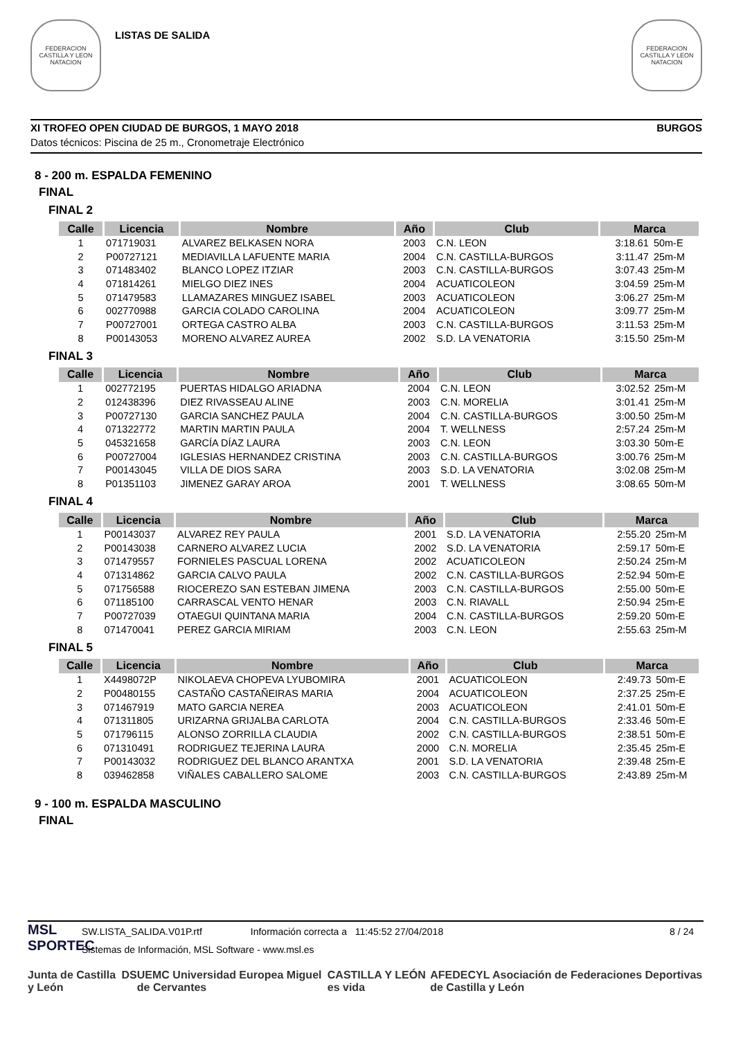FEDERACION CASTILLA Y LEON NATACION
LISTAS DE SALIDA
FEDERACION CASTILLA Y LEON NATACION
XI TROFEO OPEN CIUDAD DE BURGOS, 1 MAYO 2018 BURGOS
Datos técnicos: Piscina de 25 m., Cronometraje Electrónico
8 - 200 m. ESPALDA FEMENINO
FINAL
FINAL 2
| Calle | Licencia | Nombre | Año | Club | Marca | |
| --- | --- | --- | --- | --- | --- | --- |
| 1 | 071719031 | ALVAREZ BELKASEN NORA | 2003 | C.N. LEON | 3:18.61 | 50m-E |
| 2 | P00727121 | MEDIAVILLA LAFUENTE MARIA | 2004 | C.N. CASTILLA-BURGOS | 3:11.47 | 25m-M |
| 3 | 071483402 | BLANCO LOPEZ ITZIAR | 2003 | C.N. CASTILLA-BURGOS | 3:07.43 | 25m-M |
| 4 | 071814261 | MIELGO DIEZ INES | 2004 | ACUATICOLEON | 3:04.59 | 25m-M |
| 5 | 071479583 | LLAMAZARES MINGUEZ ISABEL | 2003 | ACUATICOLEON | 3:06.27 | 25m-M |
| 6 | 002770988 | GARCIA COLADO CAROLINA | 2004 | ACUATICOLEON | 3:09.77 | 25m-M |
| 7 | P00727001 | ORTEGA CASTRO ALBA | 2003 | C.N. CASTILLA-BURGOS | 3:11.53 | 25m-M |
| 8 | P00143053 | MORENO ALVAREZ AUREA | 2002 | S.D. LA VENATORIA | 3:15.50 | 25m-M |
FINAL 3
| Calle | Licencia | Nombre | Año | Club | Marca | |
| --- | --- | --- | --- | --- | --- | --- |
| 1 | 002772195 | PUERTAS HIDALGO ARIADNA | 2004 | C.N. LEON | 3:02.52 | 25m-M |
| 2 | 012438396 | DIEZ RIVASSEAU ALINE | 2003 | C.N. MORELIA | 3:01.41 | 25m-M |
| 3 | P00727130 | GARCIA SANCHEZ PAULA | 2004 | C.N. CASTILLA-BURGOS | 3:00.50 | 25m-M |
| 4 | 071322772 | MARTIN MARTIN PAULA | 2004 | T. WELLNESS | 2:57.24 | 25m-M |
| 5 | 045321658 | GARCÍA DÍAZ LAURA | 2003 | C.N. LEON | 3:03.30 | 50m-E |
| 6 | P00727004 | IGLESIAS HERNANDEZ CRISTINA | 2003 | C.N. CASTILLA-BURGOS | 3:00.76 | 25m-M |
| 7 | P00143045 | VILLA DE DIOS SARA | 2003 | S.D. LA VENATORIA | 3:02.08 | 25m-M |
| 8 | P01351103 | JIMENEZ GARAY AROA | 2001 | T. WELLNESS | 3:08.65 | 50m-M |
FINAL 4
| Calle | Licencia | Nombre | Año | Club | Marca | |
| --- | --- | --- | --- | --- | --- | --- |
| 1 | P00143037 | ALVAREZ REY PAULA | 2001 | S.D. LA VENATORIA | 2:55.20 | 25m-M |
| 2 | P00143038 | CARNERO ALVAREZ LUCIA | 2002 | S.D. LA VENATORIA | 2:59.17 | 50m-E |
| 3 | 071479557 | FORNIELES PASCUAL LORENA | 2002 | ACUATICOLEON | 2:50.24 | 25m-M |
| 4 | 071314862 | GARCIA CALVO PAULA | 2002 | C.N. CASTILLA-BURGOS | 2:52.94 | 50m-E |
| 5 | 071756588 | RIOCEREZO SAN ESTEBAN JIMENA | 2003 | C.N. CASTILLA-BURGOS | 2:55.00 | 50m-E |
| 6 | 071185100 | CARRASCAL VENTO HENAR | 2003 | C.N. RIAVALL | 2:50.94 | 25m-E |
| 7 | P00727039 | OTAEGUI QUINTANA MARIA | 2004 | C.N. CASTILLA-BURGOS | 2:59.20 | 50m-E |
| 8 | 071470041 | PEREZ GARCIA MIRIAM | 2003 | C.N. LEON | 2:55.63 | 25m-M |
FINAL 5
| Calle | Licencia | Nombre | Año | Club | Marca | |
| --- | --- | --- | --- | --- | --- | --- |
| 1 | X4498072P | NIKOLAEVA CHOPEVA LYUBOMIRA | 2001 | ACUATICOLEON | 2:49.73 | 50m-E |
| 2 | P00480155 | CASTAÑO CASTAÑEIRAS MARIA | 2004 | ACUATICOLEON | 2:37.25 | 25m-E |
| 3 | 071467919 | MATO GARCIA NEREA | 2003 | ACUATICOLEON | 2:41.01 | 50m-E |
| 4 | 071311805 | URIZARNA GRIJALBA CARLOTA | 2004 | C.N. CASTILLA-BURGOS | 2:33.46 | 50m-E |
| 5 | 071796115 | ALONSO ZORRILLA CLAUDIA | 2002 | C.N. CASTILLA-BURGOS | 2:38.51 | 50m-E |
| 6 | 071310491 | RODRIGUEZ TEJERINA LAURA | 2000 | C.N. MORELIA | 2:35.45 | 25m-E |
| 7 | P00143032 | RODRIGUEZ DEL BLANCO ARANTXA | 2001 | S.D. LA VENATORIA | 2:39.48 | 25m-E |
| 8 | 039462858 | VIÑALES CABALLERO SALOME | 2003 | C.N. CASTILLA-BURGOS | 2:43.89 | 25m-M |
9 - 100 m. ESPALDA MASCULINO
FINAL
MSL
SPORTEC
SW.LISTA_SALIDA.V01P.rtf Información correcta a 11:45:52 27/04/2018 8 / 24
Sistemas de Información, MSL Software - www.msl.es
Junta de Castilla y León DS UEMC Universidad Europea Miguel de Cervantes CASTILLA Y LEÓN es vida AFEDECYL Asociación de Federaciones Deportivas de Castilla y León